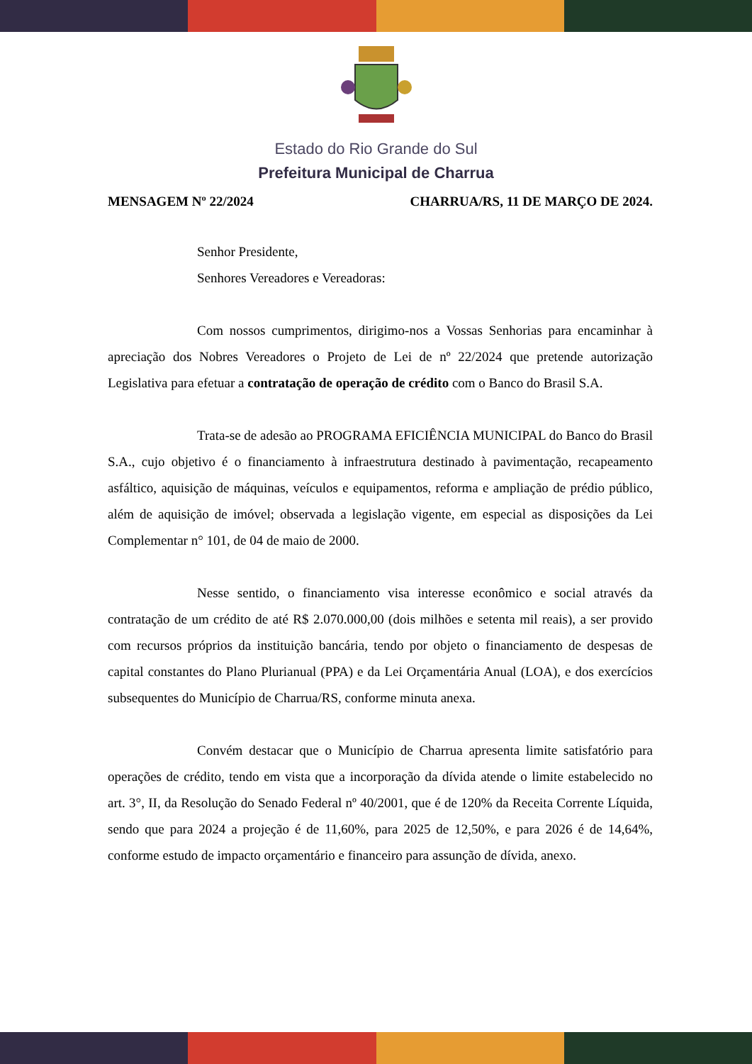Estado do Rio Grande do Sul
Prefeitura Municipal de Charrua
MENSAGEM Nº 22/2024 CHARRUA/RS, 11 DE MARÇO DE 2024.
Senhor Presidente,
Senhores Vereadores e Vereadoras:
Com nossos cumprimentos, dirigimo-nos a Vossas Senhorias para encaminhar à apreciação dos Nobres Vereadores o Projeto de Lei de nº 22/2024 que pretende autorização Legislativa para efetuar a contratação de operação de crédito com o Banco do Brasil S.A.
Trata-se de adesão ao PROGRAMA EFICIÊNCIA MUNICIPAL do Banco do Brasil S.A., cujo objetivo é o financiamento à infraestrutura destinado à pavimentação, recapeamento asfáltico, aquisição de máquinas, veículos e equipamentos, reforma e ampliação de prédio público, além de aquisição de imóvel; observada a legislação vigente, em especial as disposições da Lei Complementar n° 101, de 04 de maio de 2000.
Nesse sentido, o financiamento visa interesse econômico e social através da contratação de um crédito de até R$ 2.070.000,00 (dois milhões e setenta mil reais), a ser provido com recursos próprios da instituição bancária, tendo por objeto o financiamento de despesas de capital constantes do Plano Plurianual (PPA) e da Lei Orçamentária Anual (LOA), e dos exercícios subsequentes do Município de Charrua/RS, conforme minuta anexa.
Convém destacar que o Município de Charrua apresenta limite satisfatório para operações de crédito, tendo em vista que a incorporação da dívida atende o limite estabelecido no art. 3°, II, da Resolução do Senado Federal nº 40/2001, que é de 120% da Receita Corrente Líquida, sendo que para 2024 a projeção é de 11,60%, para 2025 de 12,50%, e para 2026 é de 14,64%, conforme estudo de impacto orçamentário e financeiro para assunção de dívida, anexo.